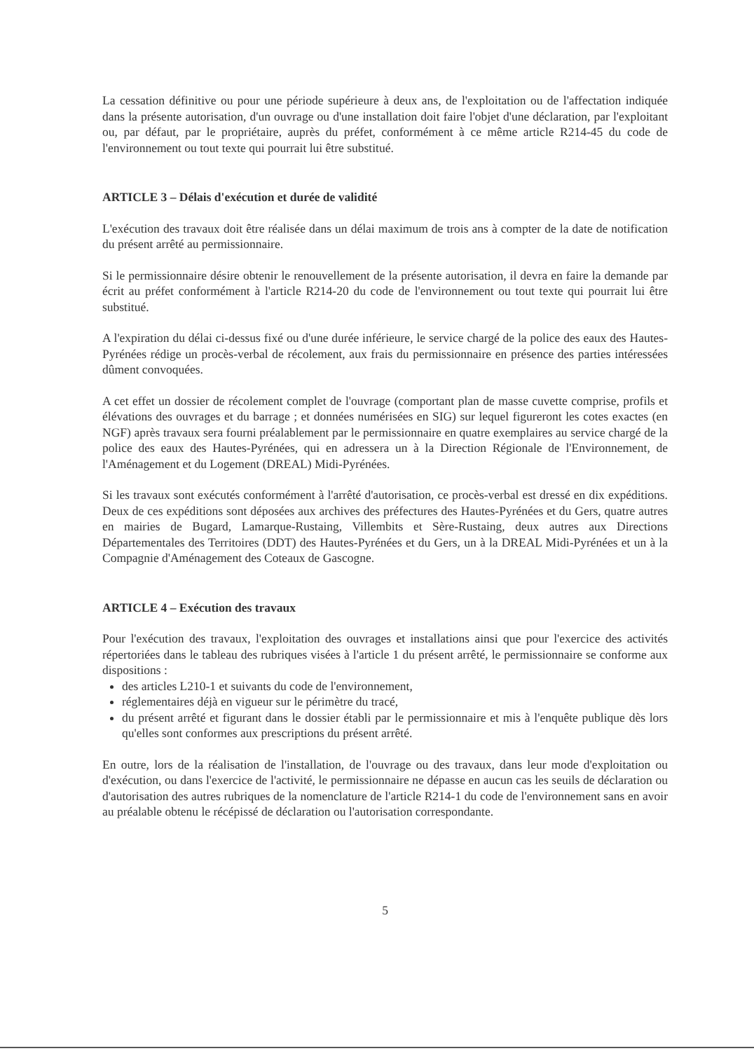La cessation définitive ou pour une période supérieure à deux ans, de l'exploitation ou de l'affectation indiquée dans la présente autorisation, d'un ouvrage ou d'une installation doit faire l'objet d'une déclaration, par l'exploitant ou, par défaut, par le propriétaire, auprès du préfet, conformément à ce même article R214-45 du code de l'environnement ou tout texte qui pourrait lui être substitué.
ARTICLE 3 – Délais d'exécution et durée de validité
L'exécution des travaux doit être réalisée dans un délai maximum de trois ans à compter de la date de notification du présent arrêté au permissionnaire.
Si le permissionnaire désire obtenir le renouvellement de la présente autorisation, il devra en faire la demande par écrit au préfet conformément à l'article R214-20 du code de l'environnement ou tout texte qui pourrait lui être substitué.
A l'expiration du délai ci-dessus fixé ou d'une durée inférieure, le service chargé de la police des eaux des Hautes-Pyrénées rédige un procès-verbal de récolement, aux frais du permissionnaire en présence des parties intéressées dûment convoquées.
A cet effet un dossier de récolement complet de l'ouvrage (comportant plan de masse cuvette comprise, profils et élévations des ouvrages et du barrage ; et données numérisées en SIG) sur lequel figureront les cotes exactes (en NGF) après travaux sera fourni préalablement par le permissionnaire en quatre exemplaires au service chargé de la police des eaux des Hautes-Pyrénées, qui en adressera un à la Direction Régionale de l'Environnement, de l'Aménagement et du Logement (DREAL) Midi-Pyrénées.
Si les travaux sont exécutés conformément à l'arrêté d'autorisation, ce procès-verbal est dressé en dix expéditions. Deux de ces expéditions sont déposées aux archives des préfectures des Hautes-Pyrénées et du Gers, quatre autres en mairies de Bugard, Lamarque-Rustaing, Villembits et Sère-Rustaing, deux autres aux Directions Départementales des Territoires (DDT) des Hautes-Pyrénées et du Gers, un à la DREAL Midi-Pyrénées et un à la Compagnie d'Aménagement des Coteaux de Gascogne.
ARTICLE 4 – Exécution des travaux
Pour l'exécution des travaux, l'exploitation des ouvrages et installations ainsi que pour l'exercice des activités répertoriées dans le tableau des rubriques visées à l'article 1 du présent arrêté, le permissionnaire se conforme aux dispositions :
des articles L210-1 et suivants du code de l'environnement,
réglementaires déjà en vigueur sur le périmètre du tracé,
du présent arrêté et figurant dans le dossier établi par le permissionnaire et mis à l'enquête publique dès lors qu'elles sont conformes aux prescriptions du présent arrêté.
En outre, lors de la réalisation de l'installation, de l'ouvrage ou des travaux, dans leur mode d'exploitation ou d'exécution, ou dans l'exercice de l'activité, le permissionnaire ne dépasse en aucun cas les seuils de déclaration ou d'autorisation des autres rubriques de la nomenclature de l'article R214-1 du code de l'environnement sans en avoir au préalable obtenu le récépissé de déclaration ou l'autorisation correspondante.
5